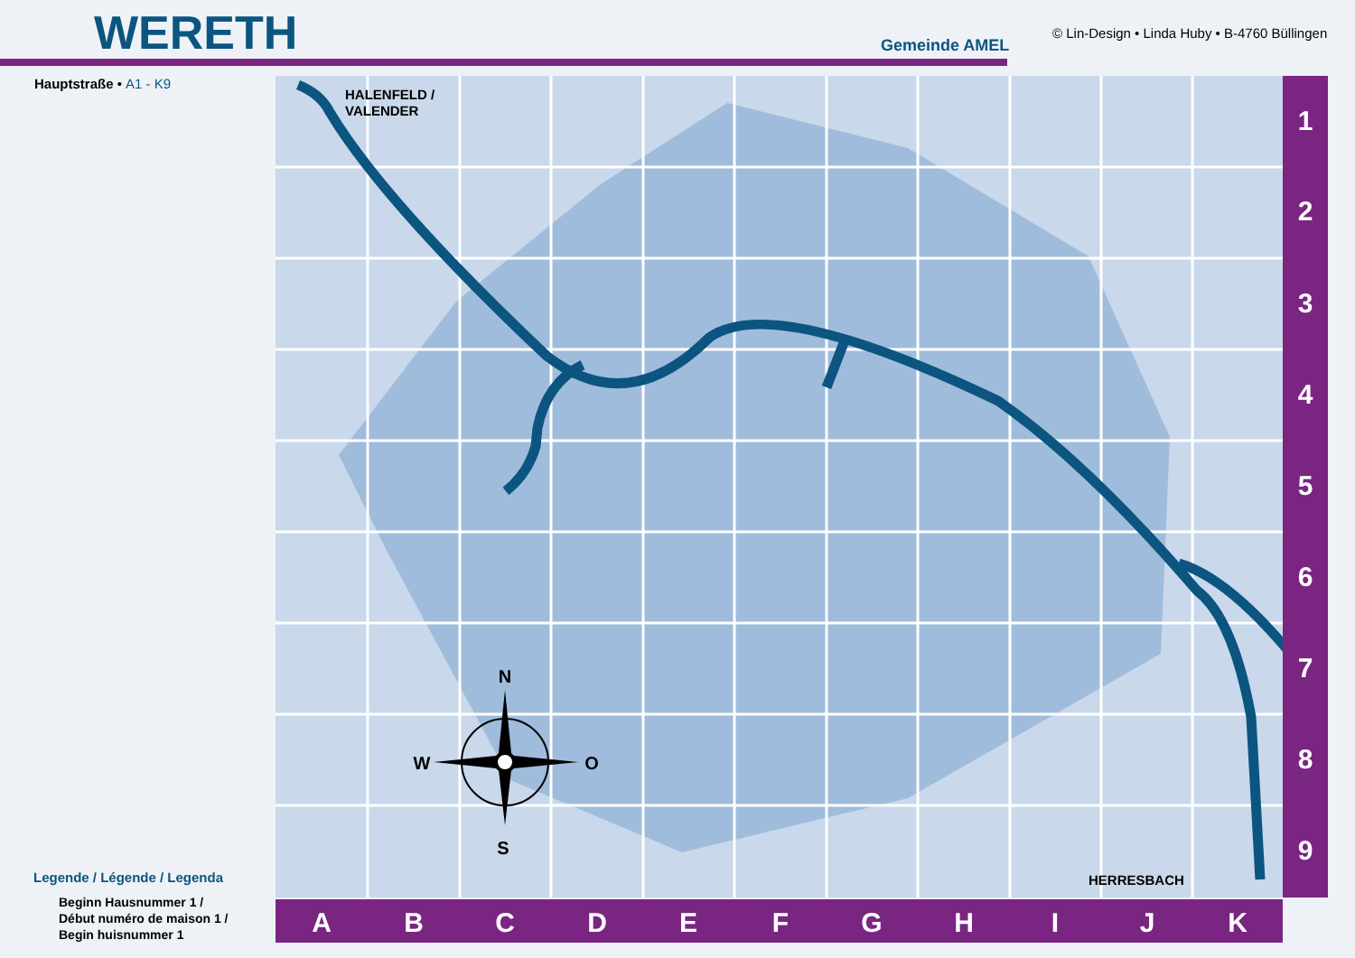WERETH Gemeinde AMEL
© Lin-Design • Linda Huby • B-4760 Büllingen
Hauptstraße • A1 - K9
HALENFELD /
VALENDER
HERRESBACH
1
2
3
4
5
6
7
8
9
A
B
C
D
E
F
G
H
I
J
K
N
S
W
O
Legende / Légende / Legenda
Beginn Hausnummer 1 /
Début numéro de maison 1 /
Begin huisnummer 1